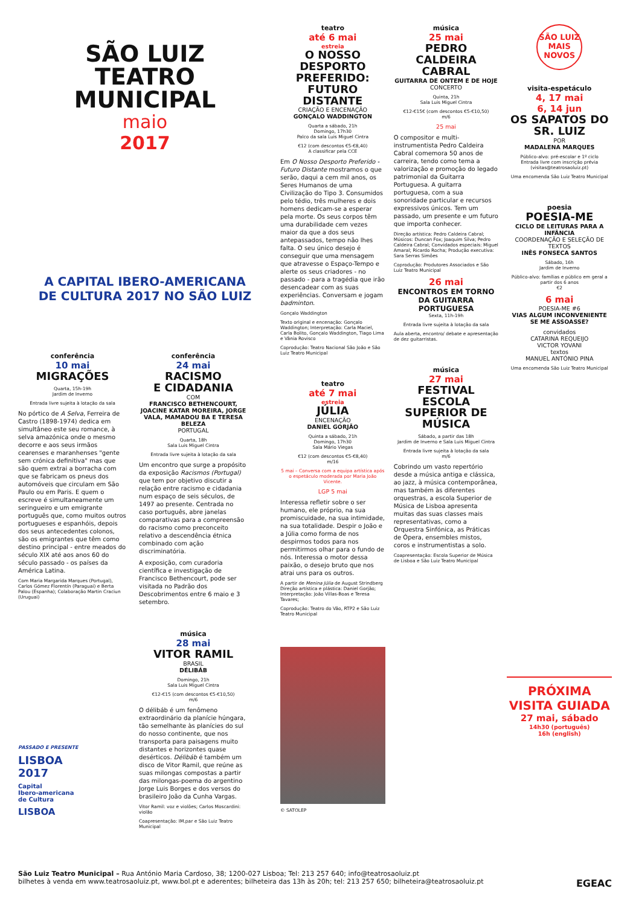SÃO LUIZ
TEATRO
MUNICIPAL
maio
2017
A CAPITAL IBERO-AMERICANA
DE CULTURA 2017 NO SÃO LUIZ
conferência
10 mai
MIGRAÇÕES
Quarta, 15h-19h
Jardim de Inverno
Entrada livre sujeita à lotação da sala
No pórtico de A Selva, Ferreira de Castro (1898-1974) dedica em simultâneo este seu romance, à selva amazónica onde o mesmo decorre e aos seus irmãos cearenses e maranhenses "gente sem crónica definitiva" mas que são quem extrai a borracha com que se fabricam os pneus dos automóveis que circulam em São Paulo ou em Paris. E quem o escreve é simultaneamente um seringueiro e um emigrante português que, como muitos outros portugueses e espanhóis, depois dos seus antecedentes colonos, são os emigrantes que têm como destino principal - entre meados do século XIX até aos anos 60 do século passado - os países da América Latina.
Com Maria Margarida Marques (Portugal), Carlos Gómez Florentín (Paraguai) e Berta Palou (Espanha); Colaboração Martin Craciun (Uruguai)
PASSADO E PRESENTE
LISBOA
2017
Capital
Ibero-americana
de Cultura
LISBOA
conferência
24 mai
RACISMO
E CIDADANIA
COM
FRANCISCO BETHENCOURT, JOACINE KATAR MOREIRA, JORGE VALA, MAMADOU BA E TERESA BELEZA
PORTUGAL
Quarta, 18h
Sala Luis Miguel Cintra
Entrada livre sujeita à lotação da sala
Um encontro que surge a propósito da exposição Racismos (Portugal) que tem por objetivo discutir a relação entre racismo e cidadania num espaço de seis séculos, de 1497 ao presente. Centrada no caso português, abre janelas comparativas para a compreensão do racismo como preconceito relativo a descendência étnica combinado com ação discriminatória.
A exposição, com curadoria científica e investigação de Francisco Bethencourt, pode ser visitada no Padrão dos Descobrimentos entre 6 maio e 3 setembro.
música
28 mai
VITOR RAMIL
BRASIL
DÉLIBÁB
Domingo, 21h
Sala Luis Miguel Cintra
€12-€15 (com descontos €5-€10,50)
m/6
O délibáb é um fenômeno extraordinário da planície húngara, tão semelhante às planícies do sul do nosso continente, que nos transporta para paisagens muito distantes e horizontes quase desérticos. Délibáb é também um disco de Vitor Ramil, que reúne as suas milongas compostas a partir das milongas-poema do argentino Jorge Luis Borges e dos versos do brasileiro João da Cunha Vargas.
Vitor Ramil: voz e violões; Carlos Moscardini: violão
Coapresentação: IM.par e São Luiz Teatro Municipal
teatro
até 6 mai
estreia
O NOSSO DESPORTO PREFERIDO: FUTURO DISTANTE
CRIAÇÃO E ENCENAÇÃO
GONÇALO WADDINGTON
Quarta a sábado, 21h
Domingo, 17h30
Palco da sala Luis Miguel Cintra
€12 (com descontos €5-€8,40)
A classificar pela CCE
Em O Nosso Desporto Preferido - Futuro Distante mostramos o que serão, daqui a cem mil anos, os Seres Humanos de uma Civilização do Tipo 3. Consumidos pelo tédio, três mulheres e dois homens dedicam-se a esperar pela morte. Os seus corpos têm uma durabilidade cem vezes maior da que a dos seus antepassados, tempo não lhes falta. O seu único desejo é conseguir que uma mensagem que atravesse o Espaço-Tempo e alerte os seus criadores - no passado - para a tragédia que irão desencadear com as suas experiências. Conversam e jogam badminton.
Gonçalo Waddington
Texto original e encenação: Gonçalo Waddington; Interpretação: Carla Maciel, Carla Bolito, Gonçalo Waddington, Tiago Lima e Vânia Rovisco
Coprodução: Teatro Nacional São João e São Luiz Teatro Municipal
teatro
até 7 mai
estreia
JÚLIA
ENCENAÇÃO
DANIEL GORJÃO
Quinta a sábado, 21h
Domingo, 17h30
Sala Mário Viegas
€12 (com descontos €5-€8,40)
m/16
5 mai – Conversa com a equipa artística após o espetáculo moderada por Maria João Vicente.
LGP 5 mai
Interessa refletir sobre o ser humano, ele próprio, na sua promiscuidade, na sua intimidade, na sua totalidade. Despir o João e a Júlia como forma de nos despirmos todos para nos permitirmos olhar para o fundo de nós. Interessa o motor dessa paixão, o desejo bruto que nos atrai uns para os outros.
A partir de Menina Júlia de August Strindberg
Direção artística e plástica: Daniel Gorjão; Interpretação: João Villas-Boas e Teresa Tavares;
Coprodução: Teatro do Vão, RTP2 e São Luiz Teatro Municipal
© SATOLEP
música
25 mai
PEDRO CALDEIRA CABRAL
GUITARRA DE ONTEM E DE HOJE
CONCERTO
Quinta, 21h
Sala Luis Miguel Cintra
€12-€15€ (com descontos €5-€10,50)
m/6
25 mai
O compositor e multi-instrumentista Pedro Caldeira Cabral comemora 50 anos de carreira, tendo como tema a valorização e promoção do legado patrimonial da Guitarra Portuguesa. A guitarra portuguesa, com a sua sonoridade particular e recursos expressivos únicos. Tem um passado, um presente e um futuro que importa conhecer.
Direção artística: Pedro Caldeira Cabral; Músicos: Duncan Fox; Joaquim Silva; Pedro Caldeira Cabral; Convidados especiais: Miguel Amaral; Ricardo Rocha; Produção executiva: Sara Serras Simões
Coprodução: Produtores Associados e São Luiz Teatro Municipal
26 mai
ENCONTROS EM TORNO DA GUITARRA PORTUGUESA
Sexta, 11h-19h
Entrada livre sujeita à lotação da sala
Aula aberta, encontro/ debate e apresentação de dez guitarristas.
música
27 mai
FESTIVAL ESCOLA SUPERIOR DE MÚSICA
Sábado, a partir das 18h
Jardim de Inverno e Sala Luis Miguel Cintra
Entrada livre sujeita à lotação da sala
m/6
Cobrindo um vasto repertório desde a música antiga e clássica, ao jazz, à música contemporânea, mas também às diferentes orquestras, a escola Superior de Música de Lisboa apresenta muitas das suas classes mais representativas, como a Orquestra Sinfónica, as Práticas de Ópera, ensembles mistos, coros e instrumentistas a solo.
Coapresentação: Escola Superior de Música de Lisboa e São Luiz Teatro Municipal
SÃO LUIZ
MAIS
NOVOS
visita-espetáculo
4, 17 mai
6, 14 jun
OS SAPATOS DO SR. LUIZ
POR
MADALENA MARQUES
Público-alvo: pré-escolar e 1º ciclo
Entrada livre com inscrição prévia
(visitas@teatrosaoluiz.pt)
Uma encomenda São Luiz Teatro Municipal
poesia
POESIA-ME
CICLO DE LEITURAS PARA A INFÂNCIA
COORDENAÇÃO E SELEÇÃO DE TEXTOS
INÊS FONSECA SANTOS
Sábado, 16h
Jardim de Inverno
Público-alvo: famílias e público em geral a partir dos 6 anos
€2
6 mai
POESIA-ME #6
VIAS ALGUM INCONVENIENTE SE ME ASSOASSE?
convidados
CATARINA REQUEIJO
VICTOR YOVANI
textos
MANUEL ANTÓNIO PINA
Uma encomenda São Luiz Teatro Municipal
PRÓXIMA VISITA GUIADA
27 mai, sábado
14h30 (português)
16h (english)
São Luiz Teatro Municipal – Rua António Maria Cardoso, 38; 1200-027 Lisboa; Tel: 213 257 640; info@teatrosaoluiz.pt
bilhetes à venda em www.teatrosaoluiz.pt, www.bol.pt e aderentes; bilheteira das 13h às 20h; tel: 213 257 650; bilheteira@teatrosaoluiz.pt EGEAC